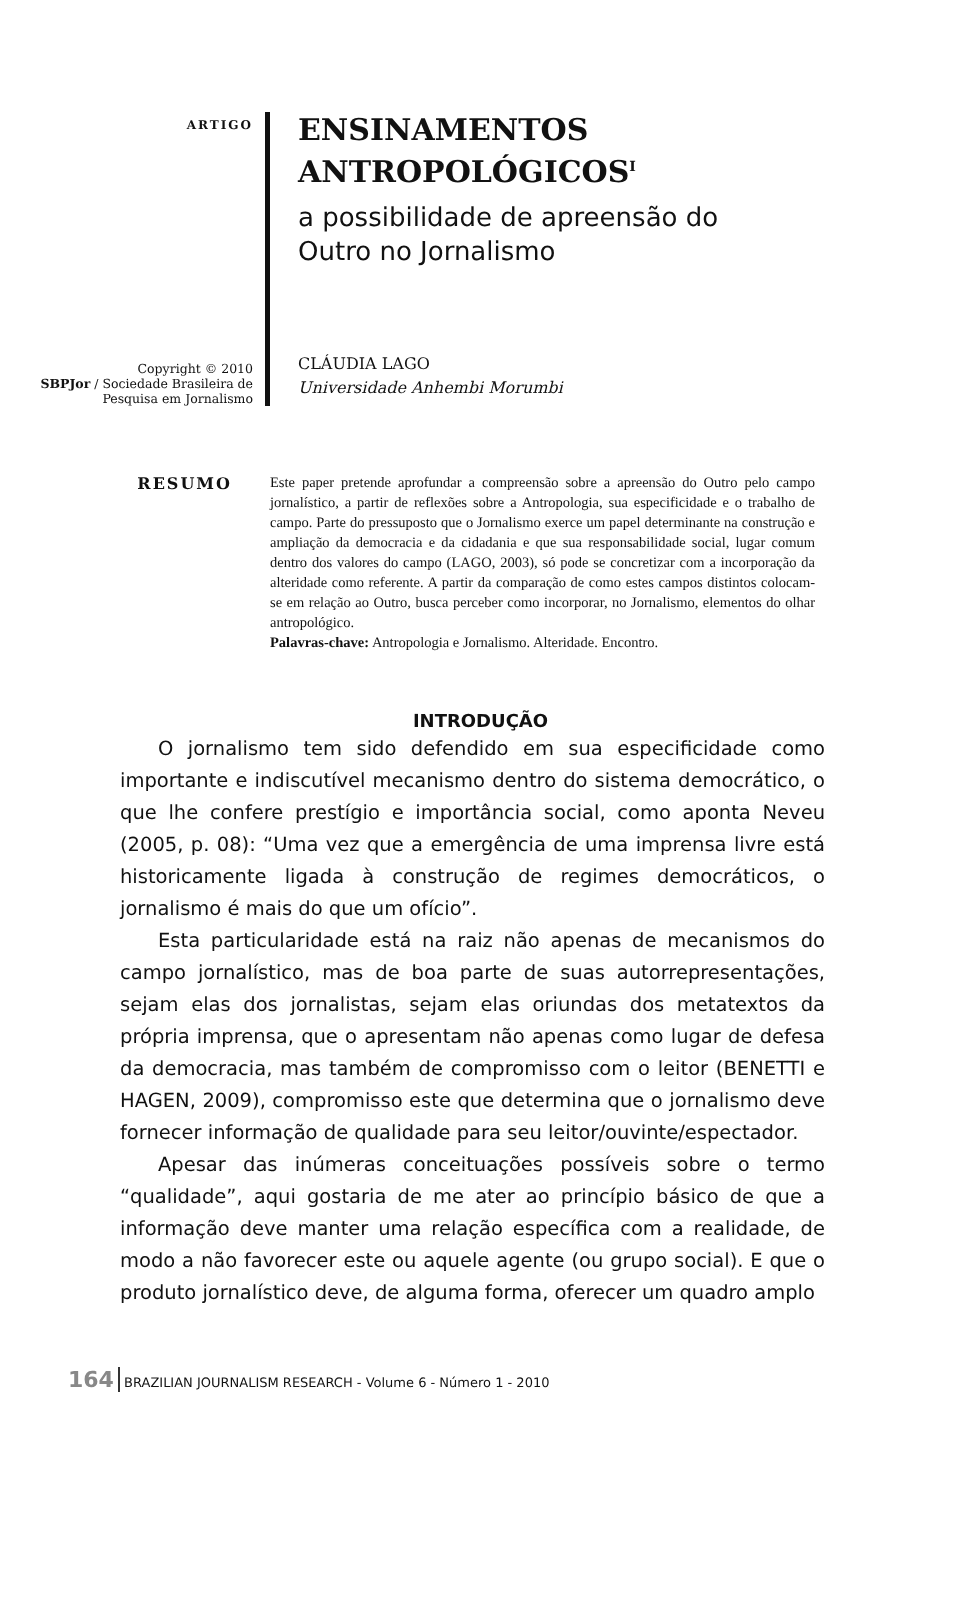ARTIGO
Copyright © 2010
SBPJor / Sociedade Brasileira de Pesquisa em Jornalismo
ENSINAMENTOS
ANTROPOLÓGICOS<sup>I</sup>
a possibilidade de apreensão do
Outro no Jornalismo
CLÁUDIA LAGO
Universidade Anhembi Morumbi
RESUMO
Este paper pretende aprofundar a compreensão sobre a apreensão do Outro pelo campo jornalístico, a partir de reflexões sobre a Antropologia, sua especificidade e o trabalho de campo. Parte do pressuposto que o Jornalismo exerce um papel determinante na construção e ampliação da democracia e da cidadania e que sua responsabilidade social, lugar comum dentro dos valores do campo (LAGO, 2003), só pode se concretizar com a incorporação da alteridade como referente. A partir da comparação de como estes campos distintos colocam-se em relação ao Outro, busca perceber como incorporar, no Jornalismo, elementos do olhar antropológico.
Palavras-chave: Antropologia e Jornalismo. Alteridade. Encontro.
INTRODUÇÃO
O jornalismo tem sido defendido em sua especificidade como importante e indiscutível mecanismo dentro do sistema democrático, o que lhe confere prestígio e importância social, como aponta Neveu (2005, p. 08): “Uma vez que a emergência de uma imprensa livre está historicamente ligada à construção de regimes democráticos, o jornalismo é mais do que um ofício”.
Esta particularidade está na raiz não apenas de mecanismos do campo jornalístico, mas de boa parte de suas autorrepresentações, sejam elas dos jornalistas, sejam elas oriundas dos metatextos da própria imprensa, que o apresentam não apenas como lugar de defesa da democracia, mas também de compromisso com o leitor (BENETTI e HAGEN, 2009), compromisso este que determina que o jornalismo deve fornecer informação de qualidade para seu leitor/ouvinte/espectador.
Apesar das inúmeras conceituações possíveis sobre o termo “qualidade”, aqui gostaria de me ater ao princípio básico de que a informação deve manter uma relação específica com a realidade, de modo a não favorecer este ou aquele agente (ou grupo social). E que o produto jornalístico deve, de alguma forma, oferecer um quadro amplo
164 BRAZILIAN JOURNALISM RESEARCH - Volume 6 - Número 1 - 2010